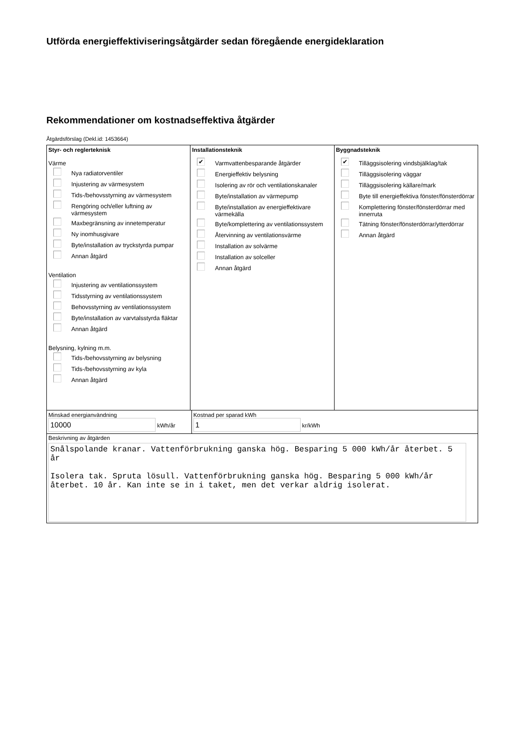Utförda energieffektiviseringsåtgärder sedan föregående energideklaration
Rekommendationer om kostnadseffektiva åtgärder
Åtgärdsförslag (Dekl.id: 1453664)
Styr- och reglerteknisk
Värme
Nya radiatorventiler
Injustering av värmesystem
Tids-/behovsstyrning av värmesystem
Rengöring och/eller luftning av värmesystem
Maxbegränsning av innetemperatur
Ny inomhusgivare
Byte/installation av tryckstyrda pumpar
Annan åtgärd
Ventilation
Injustering av ventilationssystem
Tidsstyrning av ventilationssystem
Behovsstyrning av ventilationssystem
Byte/installation av varvtalsstyrda fläktar
Annan åtgärd
Belysning, kylning m.m.
Tids-/behovsstyrning av belysning
Tids-/behovsstyrning av kyla
Annan åtgärd
Installationsteknik
✔ Varmvattenbesparande åtgärder
Energieffektiv belysning
Isolering av rör och ventilationskanaler
Byte/installation av värmepump
Byte/installation av energieffektivare värmekälla
Byte/komplettering av ventilationssystem
Återvinning av ventilationsvärme
Installation av solvärme
Installation av solceller
Annan åtgärd
Byggnadsteknik
✔ Tilläggsisolering vindsbjälklag/tak
Tilläggsisolering väggar
Tilläggsisolering källare/mark
Byte till energieffektiva fönster/fönsterdörrar
Komplettering fönster/fönsterdörrar med innerruta
Tätning fönster/fönsterdörrar/ytterdörrar
Annan åtgärd
Minskad energianvändning
10000 kWh/år
Kostnad per sparad kWh
1 kr/kWh
Beskrivning av åtgärden
Snålspolande kranar. Vattenförbrukning ganska hög. Besparing 5 000 kWh/år återbet. 5 år Isolera tak. Spruta lösull. Vattenförbrukning ganska hög. Besparing 5 000 kWh/år återbet. 10 år. Kan inte se in i taket, men det verkar aldrig isolerat.